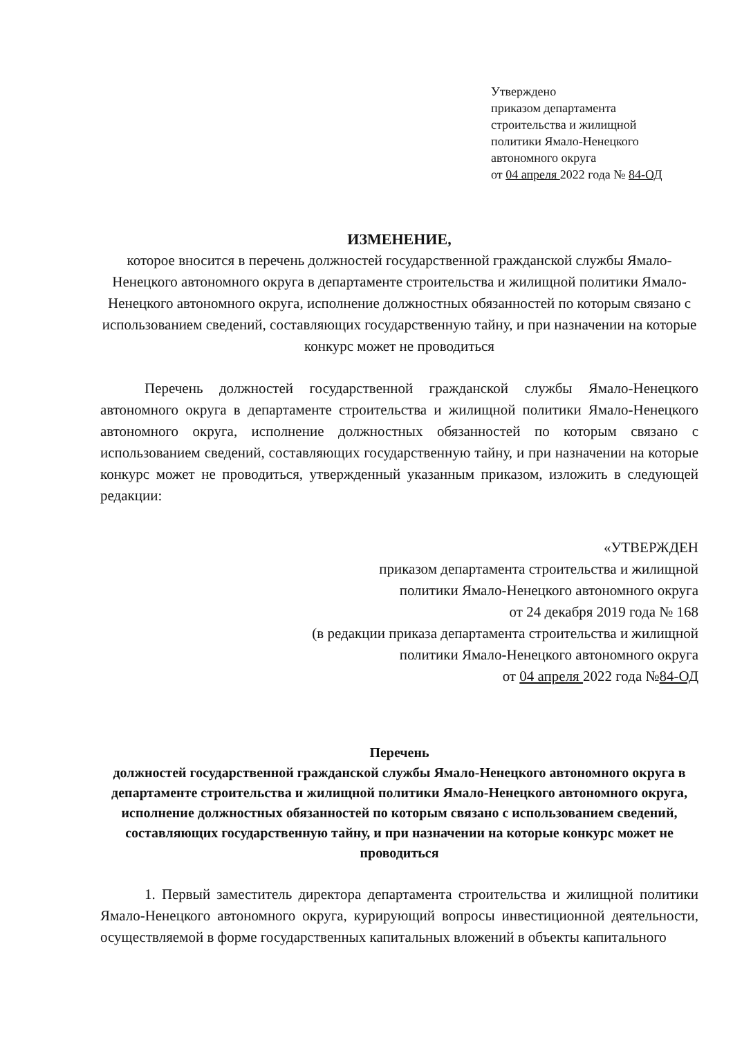Утверждено
приказом департамента
строительства и жилищной
политики Ямало-Ненецкого
автономного округа
от 04 апреля 2022 года № 84-ОД
ИЗМЕНЕНИЕ,
которое вносится в перечень должностей государственной гражданской службы Ямало-Ненецкого автономного округа в департаменте строительства и жилищной политики Ямало-Ненецкого автономного округа, исполнение должностных обязанностей по которым связано с использованием сведений, составляющих государственную тайну, и при назначении на которые конкурс может не проводиться
Перечень должностей государственной гражданской службы Ямало-Ненецкого автономного округа в департаменте строительства и жилищной политики Ямало-Ненецкого автономного округа, исполнение должностных обязанностей по которым связано с использованием сведений, составляющих государственную тайну, и при назначении на которые конкурс может не проводиться, утвержденный указанным приказом, изложить в следующей редакции:
«УТВЕРЖДЕН
приказом департамента строительства и жилищной
политики Ямало-Ненецкого автономного округа
от 24 декабря 2019 года № 168
(в редакции приказа департамента строительства и жилищной
политики Ямало-Ненецкого автономного округа
от 04 апреля 2022 года №84-ОД
Перечень
должностей государственной гражданской службы Ямало-Ненецкого автономного округа в департаменте строительства и жилищной политики Ямало-Ненецкого автономного округа, исполнение должностных обязанностей по которым связано с использованием сведений, составляющих государственную тайну, и при назначении на которые конкурс может не проводиться
1. Первый заместитель директора департамента строительства и жилищной политики Ямало-Ненецкого автономного округа, курирующий вопросы инвестиционной деятельности, осуществляемой в форме государственных капитальных вложений в объекты капитального